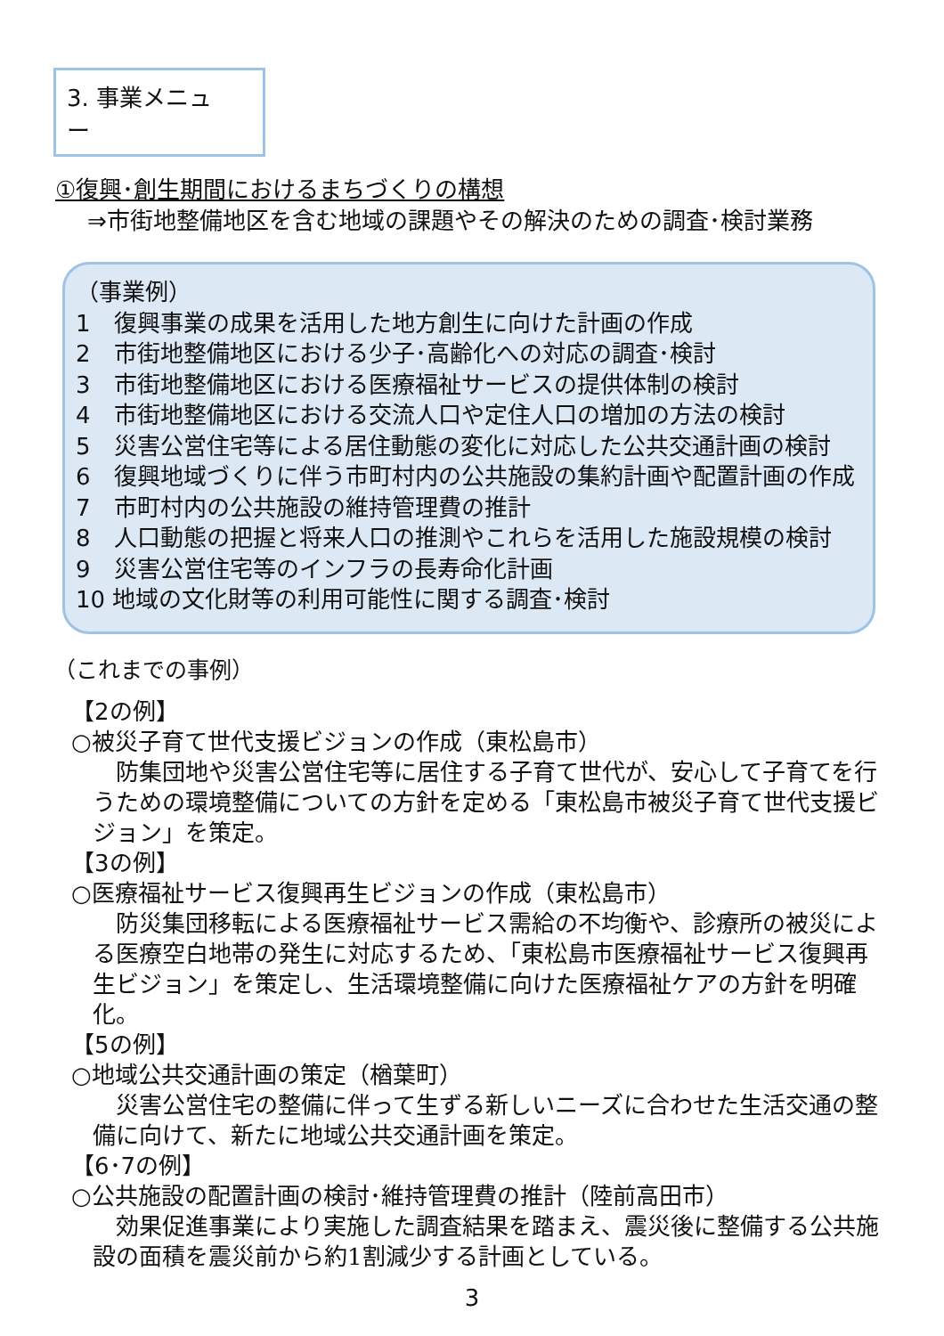3. 事業メニュー
①復興･創生期間におけるまちづくりの構想
⇒市街地整備地区を含む地域の課題やその解決のための調査･検討業務
（事業例）
1　復興事業の成果を活用した地方創生に向けた計画の作成
2　市街地整備地区における少子･高齢化への対応の調査･検討
3　市街地整備地区における医療福祉サービスの提供体制の検討
4　市街地整備地区における交流人口や定住人口の増加の方法の検討
5　災害公営住宅等による居住動態の変化に対応した公共交通計画の検討
6　復興地域づくりに伴う市町村内の公共施設の集約計画や配置計画の作成
7　市町村内の公共施設の維持管理費の推計
8　人口動態の把握と将来人口の推測やこれらを活用した施設規模の検討
9　災害公営住宅等のインフラの長寿命化計画
10 地域の文化財等の利用可能性に関する調査･検討
（これまでの事例）
【2の例】
○被災子育て世代支援ビジョンの作成（東松島市）
防集団地や災害公営住宅等に居住する子育て世代が、安心して子育てを行うための環境整備についての方針を定める「東松島市被災子育て世代支援ビジョン」を策定。
【3の例】
○医療福祉サービス復興再生ビジョンの作成（東松島市）
防災集団移転による医療福祉サービス需給の不均衡や、診療所の被災による医療空白地帯の発生に対応するため、「東松島市医療福祉サービス復興再生ビジョン」を策定し、生活環境整備に向けた医療福祉ケアの方針を明確化。
【5の例】
○地域公共交通計画の策定（楢葉町）
災害公営住宅の整備に伴って生ずる新しいニーズに合わせた生活交通の整備に向けて、新たに地域公共交通計画を策定。
【6･7の例】
○公共施設の配置計画の検討･維持管理費の推計（陸前高田市）
効果促進事業により実施した調査結果を踏まえ、震災後に整備する公共施設の面積を震災前から約1割減少する計画としている。
3